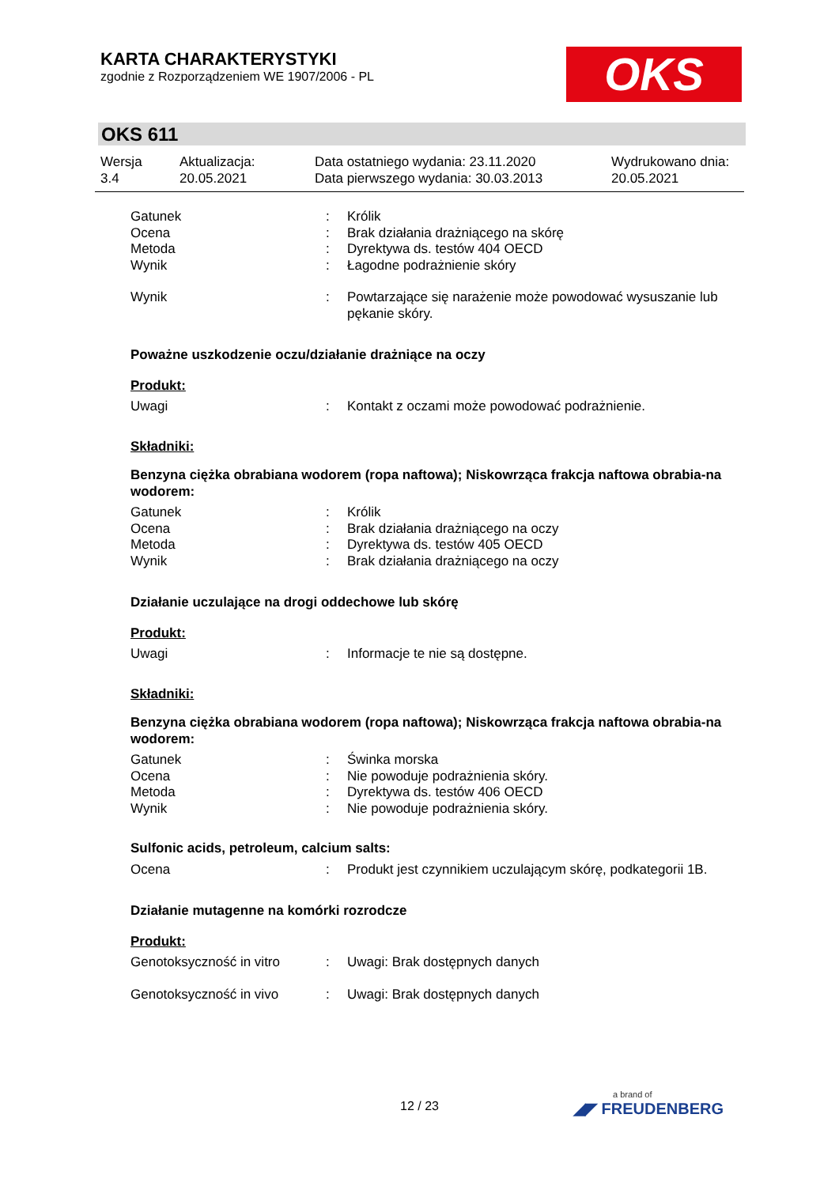KARTA CHARAKTERYSTYKI
zgodnie z Rozporządzeniem WE 1907/2006 - PL
OKS
OKS 611
Wersja
3.4
Aktualizacja:
20.05.2021
Data ostatniego wydania: 23.11.2020
Data pierwszego wydania: 30.03.2013
Wydrukowano dnia:
20.05.2021
Gatunek : Królik
Ocena : Brak działania drażniącego na skórę
Metoda : Dyrektywa ds. testów 404 OECD
Wynik : Łagodne podrażnienie skóry
Wynik : Powtarzające się narażenie może powodować wysuszanie lub pękanie skóry.
Poważne uszkodzenie oczu/działanie drażniące na oczy
Produkt:
Uwagi : Kontakt z oczami może powodować podrażnienie.
Składniki:
Benzyna ciężka obrabiana wodorem (ropa naftowa); Niskowrząca frakcja naftowa obrabia-na wodorem:
Gatunek : Królik
Ocena : Brak działania drażniącego na oczy
Metoda : Dyrektywa ds. testów 405 OECD
Wynik : Brak działania drażniącego na oczy
Działanie uczulające na drogi oddechowe lub skórę
Produkt:
Uwagi : Informacje te nie są dostępne.
Składniki:
Benzyna ciężka obrabiana wodorem (ropa naftowa); Niskowrząca frakcja naftowa obrabia-na wodorem:
Gatunek : Świnka morska
Ocena : Nie powoduje podrażnienia skóry.
Metoda : Dyrektywa ds. testów 406 OECD
Wynik : Nie powoduje podrażnienia skóry.
Sulfonic acids, petroleum, calcium salts:
Ocena : Produkt jest czynnikiem uczulającym skórę, podkategorii 1B.
Działanie mutagenne na komórki rozrodcze
Produkt:
Genotoksyczność in vitro : Uwagi: Brak dostępnych danych
Genotoksyczność in vivo : Uwagi: Brak dostępnych danych
12 / 23 a brand of
◢◤ FREUDENBERG